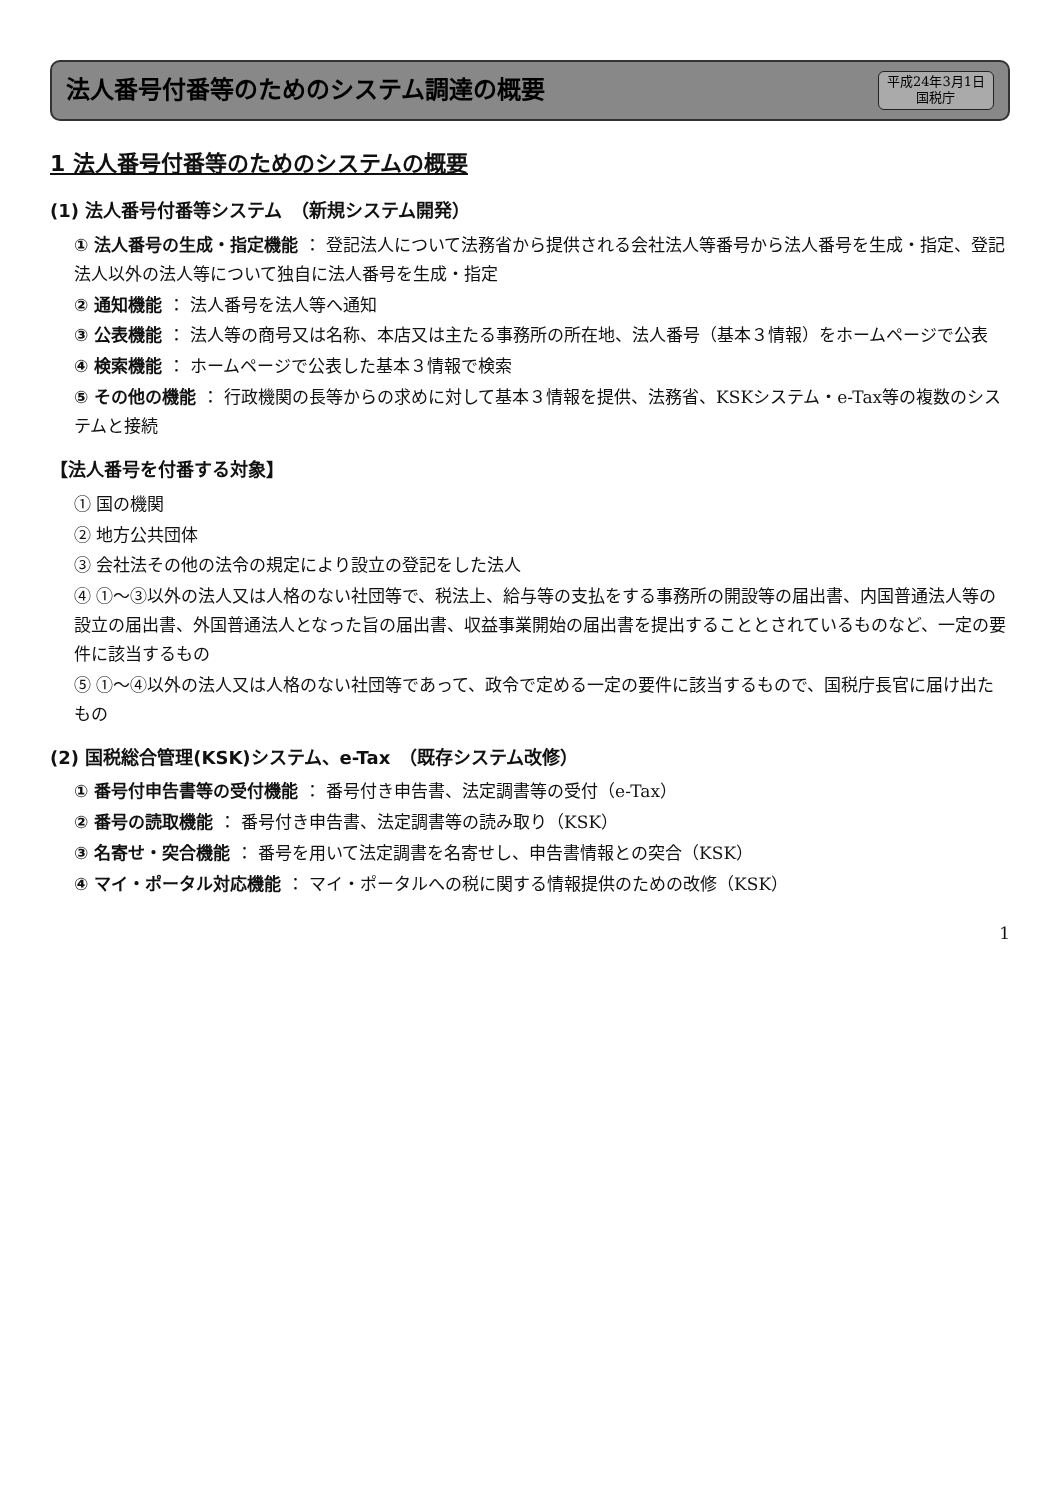法人番号付番等のためのシステム調達の概要
平成24年3月1日
国税庁
1 法人番号付番等のためのシステムの概要
(1) 法人番号付番等システム　（新規システム開発）
① 法人番号の生成・指定機能 ： 登記法人について法務省から提供される会社法人等番号から法人番号を生成・指定、登記法人以外の法人等について独自に法人番号を生成・指定
② 通知機能 ： 法人番号を法人等へ通知
③ 公表機能 ： 法人等の商号又は名称、本店又は主たる事務所の所在地、法人番号（基本３情報）をホームページで公表
④ 検索機能 ： ホームページで公表した基本３情報で検索
⑤ その他の機能 ： 行政機関の長等からの求めに対して基本３情報を提供、法務省、KSKシステム・e-Tax等の複数のシステムと接続
【法人番号を付番する対象】
① 国の機関
② 地方公共団体
③ 会社法その他の法令の規定により設立の登記をした法人
④ ①～③以外の法人又は人格のない社団等で、税法上、給与等の支払をする事務所の開設等の届出書、内国普通法人等の設立の届出書、外国普通法人となった旨の届出書、収益事業開始の届出書を提出することとされているものなど、一定の要件に該当するもの
⑤ ①～④以外の法人又は人格のない社団等であって、政令で定める一定の要件に該当するもので、国税庁長官に届け出たもの
(2) 国税総合管理(KSK)システム、e-Tax　（既存システム改修）
① 番号付申告書等の受付機能 ： 番号付き申告書、法定調書等の受付（e-Tax）
② 番号の読取機能 ： 番号付き申告書、法定調書等の読み取り（KSK）
③ 名寄せ・突合機能 ： 番号を用いて法定調書を名寄せし、申告書情報との突合（KSK）
④ マイ・ポータル対応機能 ： マイ・ポータルへの税に関する情報提供のための改修（KSK）
1